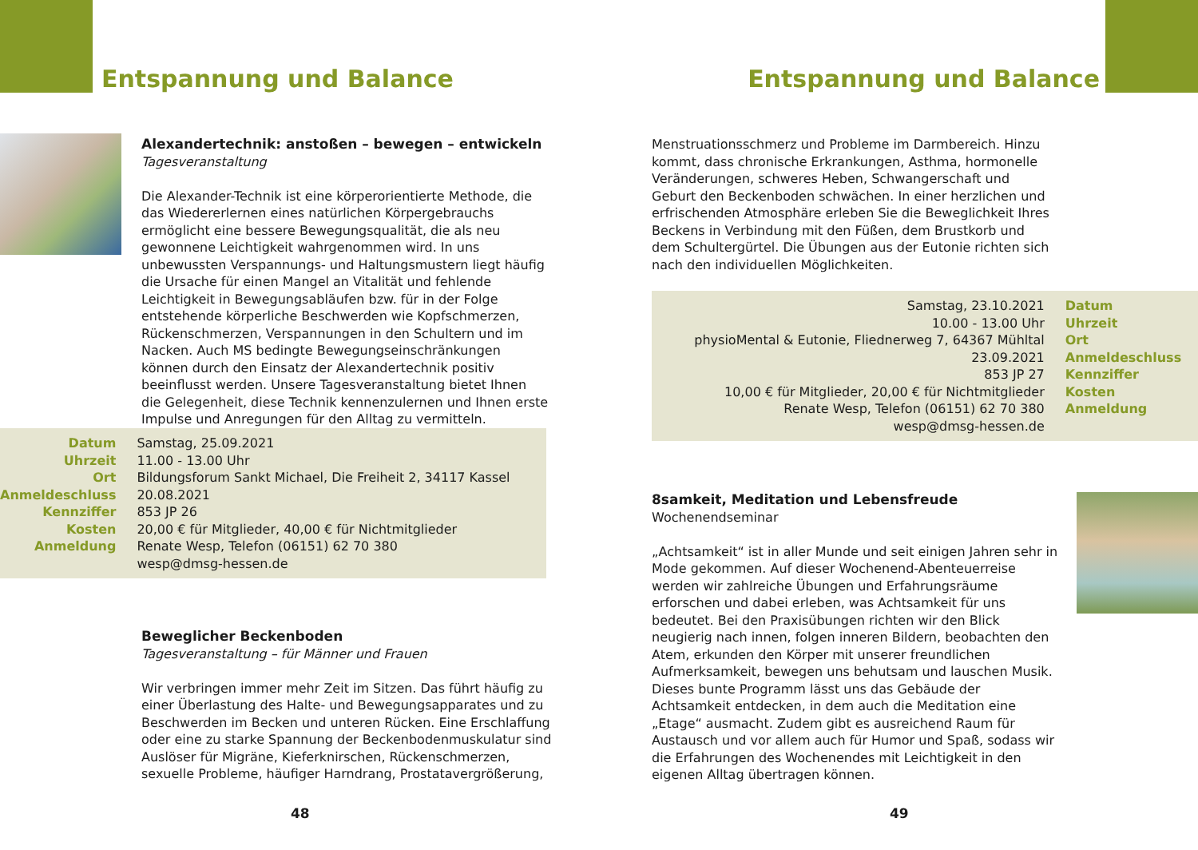Entspannung und Balance
Alexandertechnik: anstoßen – bewegen – entwickeln
Tagesveranstaltung
Die Alexander-Technik ist eine körperorientierte Methode, die das Wiedererlernen eines natürlichen Körpergebrauchs ermöglicht eine bessere Bewegungsqualität, die als neu gewonnene Leichtigkeit wahrgenommen wird. In uns unbewussten Verspannungs- und Haltungsmustern liegt häufig die Ursache für einen Mangel an Vitalität und fehlende Leichtigkeit in Bewegungsabläufen bzw. für in der Folge entstehende körperliche Beschwerden wie Kopfschmerzen, Rückenschmerzen, Verspannungen in den Schultern und im Nacken. Auch MS bedingte Bewegungseinschränkungen können durch den Einsatz der Alexandertechnik positiv beeinflusst werden. Unsere Tagesveranstaltung bietet Ihnen die Gelegenheit, diese Technik kennenzulernen und Ihnen erste Impulse und Anregungen für den Alltag zu vermitteln.
| Datum | Samstag, 25.09.2021 |
| Uhrzeit | 11.00 - 13.00 Uhr |
| Ort | Bildungsforum Sankt Michael, Die Freiheit 2, 34117 Kassel |
| Anmeldeschluss | 20.08.2021 |
| Kennziffer | 853 JP 26 |
| Kosten | 20,00 € für Mitglieder, 40,00 € für Nichtmitglieder |
| Anmeldung | Renate Wesp, Telefon (06151) 62 70 380 wesp@dmsg-hessen.de |
Beweglicher Beckenboden
Tagesveranstaltung – für Männer und Frauen
Wir verbringen immer mehr Zeit im Sitzen. Das führt häufig zu einer Überlastung des Halte- und Bewegungsapparates und zu Beschwerden im Becken und unteren Rücken. Eine Erschlaffung oder eine zu starke Spannung der Beckenbodenmuskulatur sind Auslöser für Migräne, Kieferknirschen, Rückenschmerzen, sexuelle Probleme, häufiger Harndrang, Prostatavergrößerung,
48
Entspannung und Balance
Menstruationsschmerz und Probleme im Darmbereich. Hinzu kommt, dass chronische Erkrankungen, Asthma, hormonelle Veränderungen, schweres Heben, Schwangerschaft und Geburt den Beckenboden schwächen. In einer herzlichen und erfrischenden Atmosphäre erleben Sie die Beweglichkeit Ihres Beckens in Verbindung mit den Füßen, dem Brustkorb und dem Schultergürtel. Die Übungen aus der Eutonie richten sich nach den individuellen Möglichkeiten.
| Samstag, 23.10.2021 | Datum |
| 10.00 - 13.00 Uhr | Uhrzeit |
| physioMental & Eutonie, Fliednerweg 7, 64367 Mühltal | Ort |
| 23.09.2021 | Anmeldeschluss |
| 853 JP 27 | Kennziffer |
| 10,00 € für Mitglieder, 20,00 € für Nichtmitglieder | Kosten |
| Renate Wesp, Telefon (06151) 62 70 380 wesp@dmsg-hessen.de | Anmeldung |
8samkeit, Meditation und Lebensfreude
Wochenendseminar
„Achtsamkeit“ ist in aller Munde und seit einigen Jahren sehr in Mode gekommen. Auf dieser Wochenend-Abenteuerreise werden wir zahlreiche Übungen und Erfahrungsräume erforschen und dabei erleben, was Achtsamkeit für uns bedeutet. Bei den Praxisübungen richten wir den Blick neugierig nach innen, folgen inneren Bildern, beobachten den Atem, erkunden den Körper mit unserer freundlichen Aufmerksamkeit, bewegen uns behutsam und lauschen Musik. Dieses bunte Programm lässt uns das Gebäude der Achtsamkeit entdecken, in dem auch die Meditation eine „Etage“ ausmacht. Zudem gibt es ausreichend Raum für Austausch und vor allem auch für Humor und Spaß, sodass wir die Erfahrungen des Wochenendes mit Leichtigkeit in den eigenen Alltag übertragen können.
49